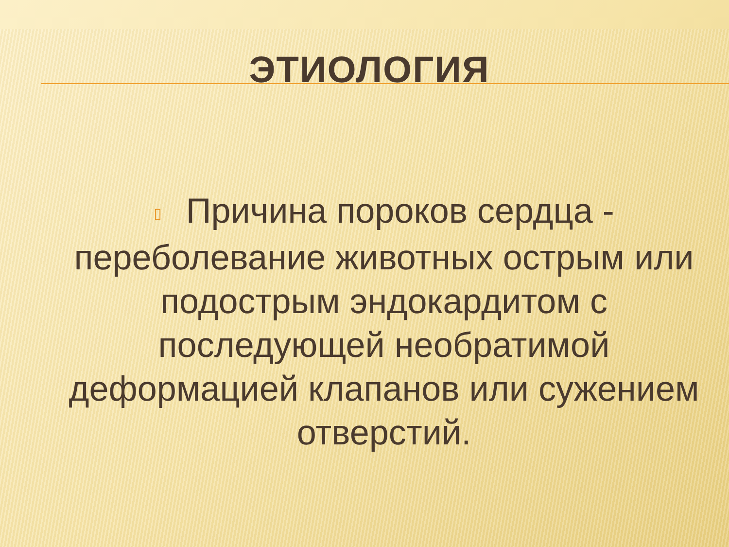ЭТИОЛОГИЯ
▯ Причина пороков сердца - переболевание животных острым или подострым эндокардитом с последующей необратимой деформацией клапанов или сужением отверстий.